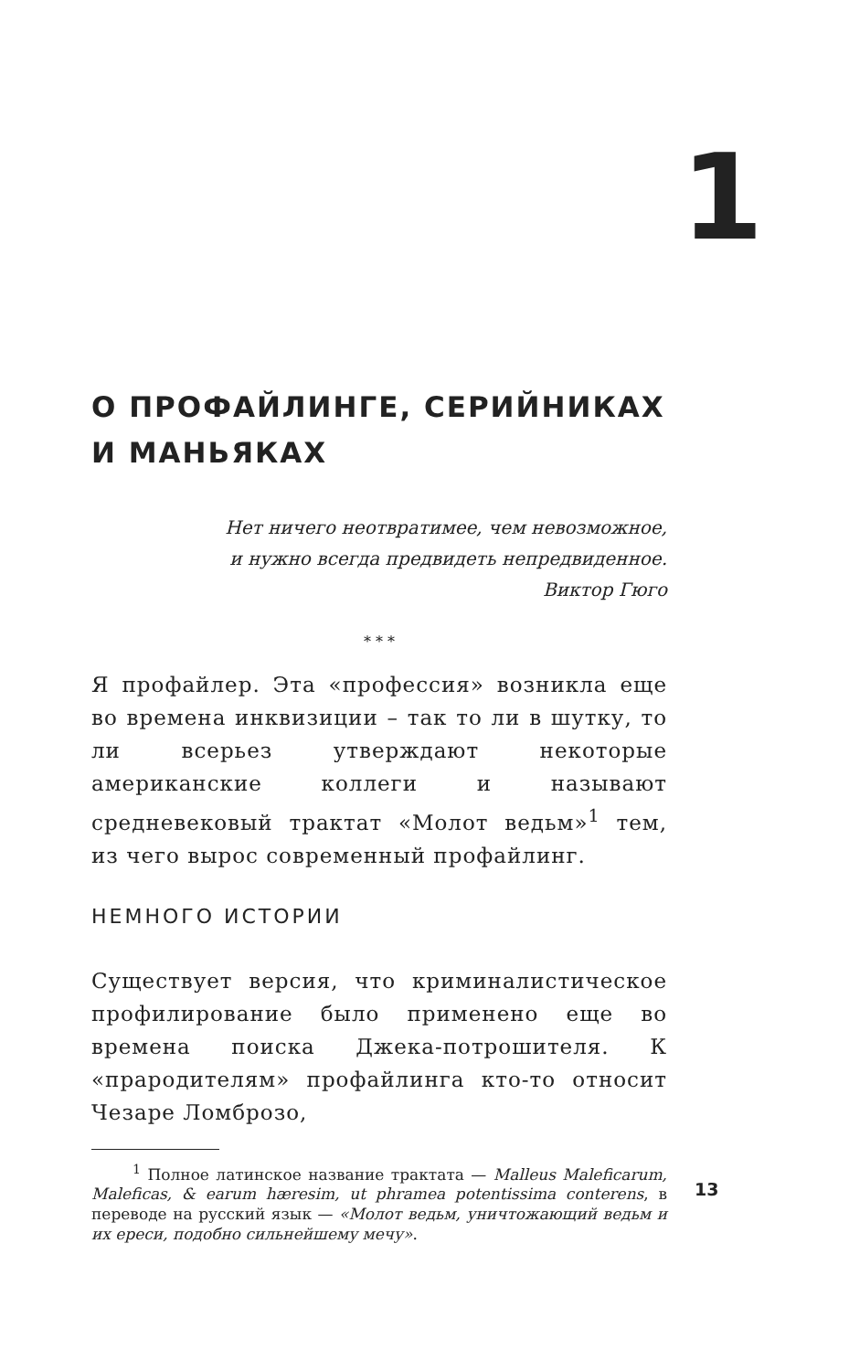1
О ПРОФАЙЛИНГЕ, СЕРИЙНИКАХ
И МАНЬЯКАХ
Нет ничего неотвратимее, чем невозможное,
и нужно всегда предвидеть непредвиденное.
Виктор Гюго
* * *
Я профайлер. Эта «профессия» возникла еще во времена инквизиции – так то ли в шутку, то ли всерьез утверждают некоторые американские коллеги и называют средневековый трактат «Молот ведьм»<sup>1</sup> тем, из чего вырос современный профайлинг.
НЕМНОГО ИСТОРИИ
Существует версия, что криминалистическое профилирование было применено еще во времена поиска Джека-потрошителя. К «прародителям» профайлинга кто-то относит Чезаре Ломброзо,
<sup>1</sup> Полное латинское название трактата — Malleus Maleficarum, Maleficas, & earum hæresim, ut phramea potentissima conterens, в переводе на русский язык — «Молот ведьм, уничтожающий ведьм и их ереси, подобно сильнейшему мечу».
13